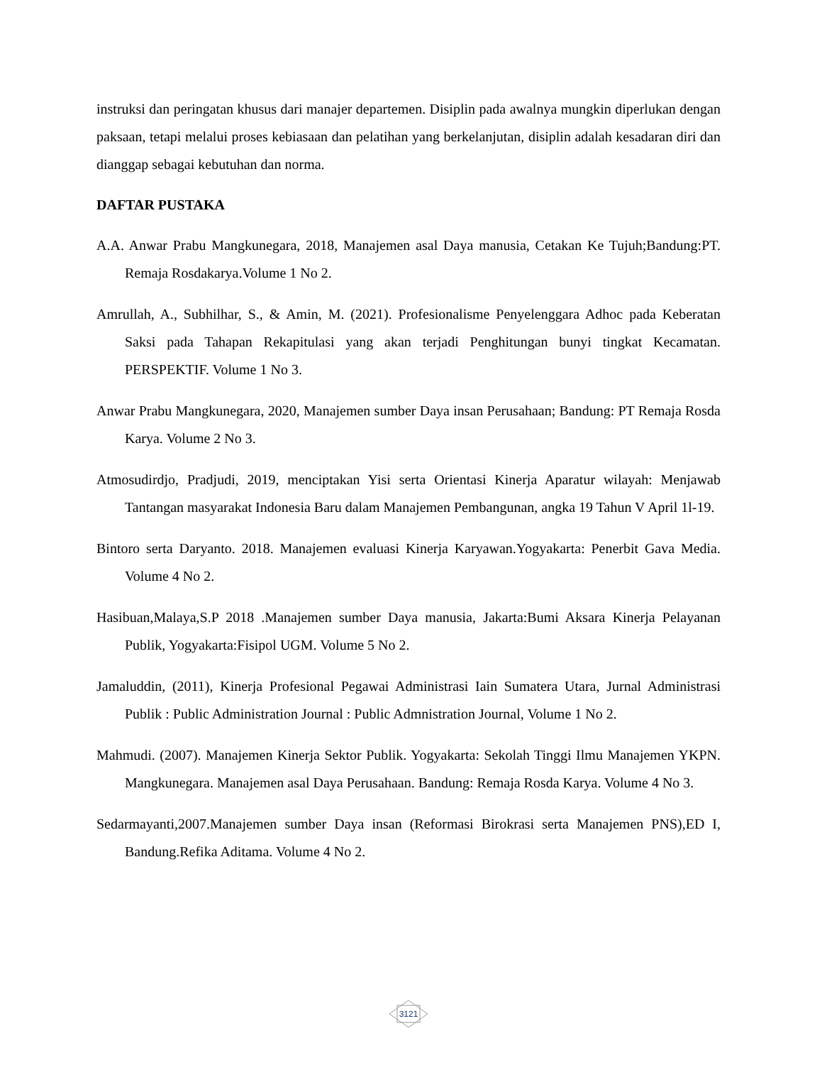instruksi dan peringatan khusus dari manajer departemen. Disiplin pada awalnya mungkin diperlukan dengan paksaan, tetapi melalui proses kebiasaan dan pelatihan yang berkelanjutan, disiplin adalah kesadaran diri dan dianggap sebagai kebutuhan dan norma.
DAFTAR PUSTAKA
A.A. Anwar Prabu Mangkunegara, 2018, Manajemen asal Daya manusia, Cetakan Ke Tujuh;Bandung:PT. Remaja Rosdakarya.Volume 1 No 2.
Amrullah, A., Subhilhar, S., & Amin, M. (2021). Profesionalisme Penyelenggara Adhoc pada Keberatan Saksi pada Tahapan Rekapitulasi yang akan terjadi Penghitungan bunyi tingkat Kecamatan. PERSPEKTIF. Volume 1 No 3.
Anwar Prabu Mangkunegara, 2020, Manajemen sumber Daya insan Perusahaan; Bandung: PT Remaja Rosda Karya. Volume 2 No 3.
Atmosudirdjo, Pradjudi, 2019, menciptakan Yisi serta Orientasi Kinerja Aparatur wilayah: Menjawab Tantangan masyarakat Indonesia Baru dalam Manajemen Pembangunan, angka 19 Tahun V April 1l-19.
Bintoro serta Daryanto. 2018. Manajemen evaluasi Kinerja Karyawan.Yogyakarta: Penerbit Gava Media. Volume 4 No 2.
Hasibuan,Malaya,S.P 2018 .Manajemen sumber Daya manusia, Jakarta:Bumi Aksara Kinerja Pelayanan Publik, Yogyakarta:Fisipol UGM. Volume 5 No 2.
Jamaluddin, (2011), Kinerja Profesional Pegawai Administrasi Iain Sumatera Utara, Jurnal Administrasi Publik : Public Administration Journal : Public Admnistration Journal, Volume 1 No 2.
Mahmudi. (2007). Manajemen Kinerja Sektor Publik. Yogyakarta: Sekolah Tinggi Ilmu Manajemen YKPN. Mangkunegara. Manajemen asal Daya Perusahaan. Bandung: Remaja Rosda Karya. Volume 4 No 3.
Sedarmayanti,2007.Manajemen sumber Daya insan (Reformasi Birokrasi serta Manajemen PNS),ED I, Bandung.Refika Aditama. Volume 4 No 2.
3121